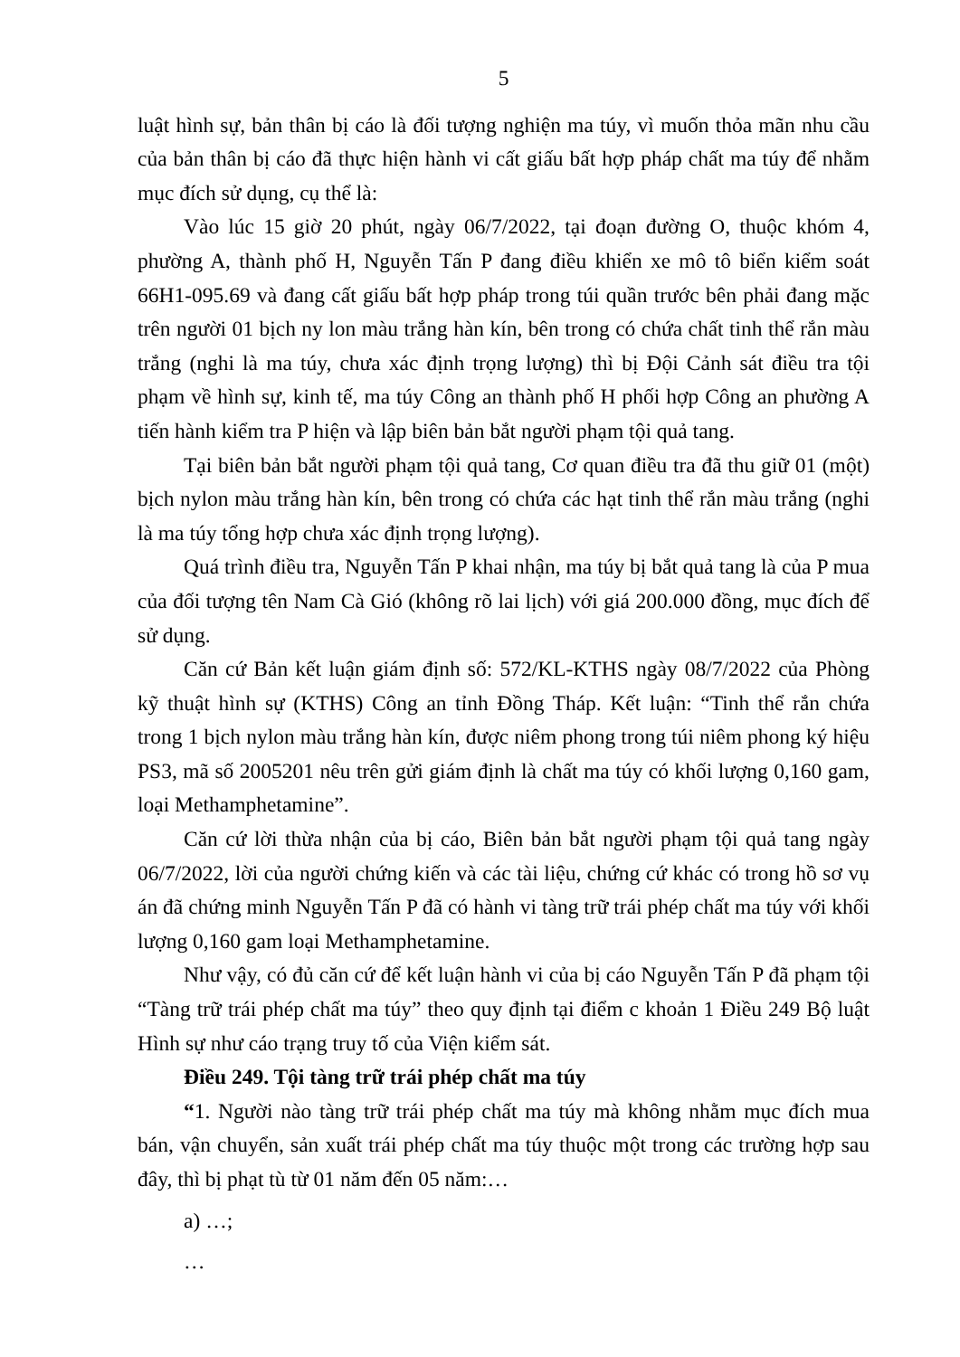5
luật hình sự, bản thân bị cáo là đối tượng nghiện ma túy, vì muốn thỏa mãn nhu cầu của bản thân bị cáo đã thực hiện hành vi cất giấu bất hợp pháp chất ma túy để nhằm mục đích sử dụng, cụ thể là:
Vào lúc 15 giờ 20 phút, ngày 06/7/2022, tại đoạn đường O, thuộc khóm 4, phường A, thành phố H, Nguyễn Tấn P đang điều khiển xe mô tô biển kiểm soát 66H1-095.69 và đang cất giấu bất hợp pháp trong túi quần trước bên phải đang mặc trên người 01 bịch ny lon màu trắng hàn kín, bên trong có chứa chất tinh thể rắn màu trắng (nghi là ma túy, chưa xác định trọng lượng) thì bị Đội Cảnh sát điều tra tội phạm về hình sự, kinh tế, ma túy Công an thành phố H phối hợp Công an phường A tiến hành kiểm tra P hiện và lập biên bản bắt người phạm tội quả tang.
Tại biên bản bắt người phạm tội quả tang, Cơ quan điều tra đã thu giữ 01 (một) bịch nylon màu trắng hàn kín, bên trong có chứa các hạt tinh thể rắn màu trắng (nghi là ma túy tổng hợp chưa xác định trọng lượng).
Quá trình điều tra, Nguyễn Tấn P khai nhận, ma túy bị bắt quả tang là của P mua của đối tượng tên Nam Cà Gió (không rõ lai lịch) với giá 200.000 đồng, mục đích để sử dụng.
Căn cứ Bản kết luận giám định số: 572/KL-KTHS ngày 08/7/2022 của Phòng kỹ thuật hình sự (KTHS) Công an tỉnh Đồng Tháp. Kết luận: “Tinh thể rắn chứa trong 1 bịch nylon màu trắng hàn kín, được niêm phong trong túi niêm phong ký hiệu PS3, mã số 2005201 nêu trên gửi giám định là chất ma túy có khối lượng 0,160 gam, loại Methamphetamine”.
Căn cứ lời thừa nhận của bị cáo, Biên bản bắt người phạm tội quả tang ngày 06/7/2022, lời của người chứng kiến và các tài liệu, chứng cứ khác có trong hồ sơ vụ án đã chứng minh Nguyễn Tấn P đã có hành vi tàng trữ trái phép chất ma túy với khối lượng 0,160 gam loại Methamphetamine.
Như vậy, có đủ căn cứ để kết luận hành vi của bị cáo Nguyễn Tấn P đã phạm tội “Tàng trữ trái phép chất ma túy” theo quy định tại điểm c khoản 1 Điều 249 Bộ luật Hình sự như cáo trạng truy tố của Viện kiểm sát.
Điều 249. Tội tàng trữ trái phép chất ma túy
“1. Người nào tàng trữ trái phép chất ma túy mà không nhằm mục đích mua bán, vận chuyển, sản xuất trái phép chất ma túy thuộc một trong các trường hợp sau đây, thì bị phạt tù từ 01 năm đến 05 năm:…
a) …;
…